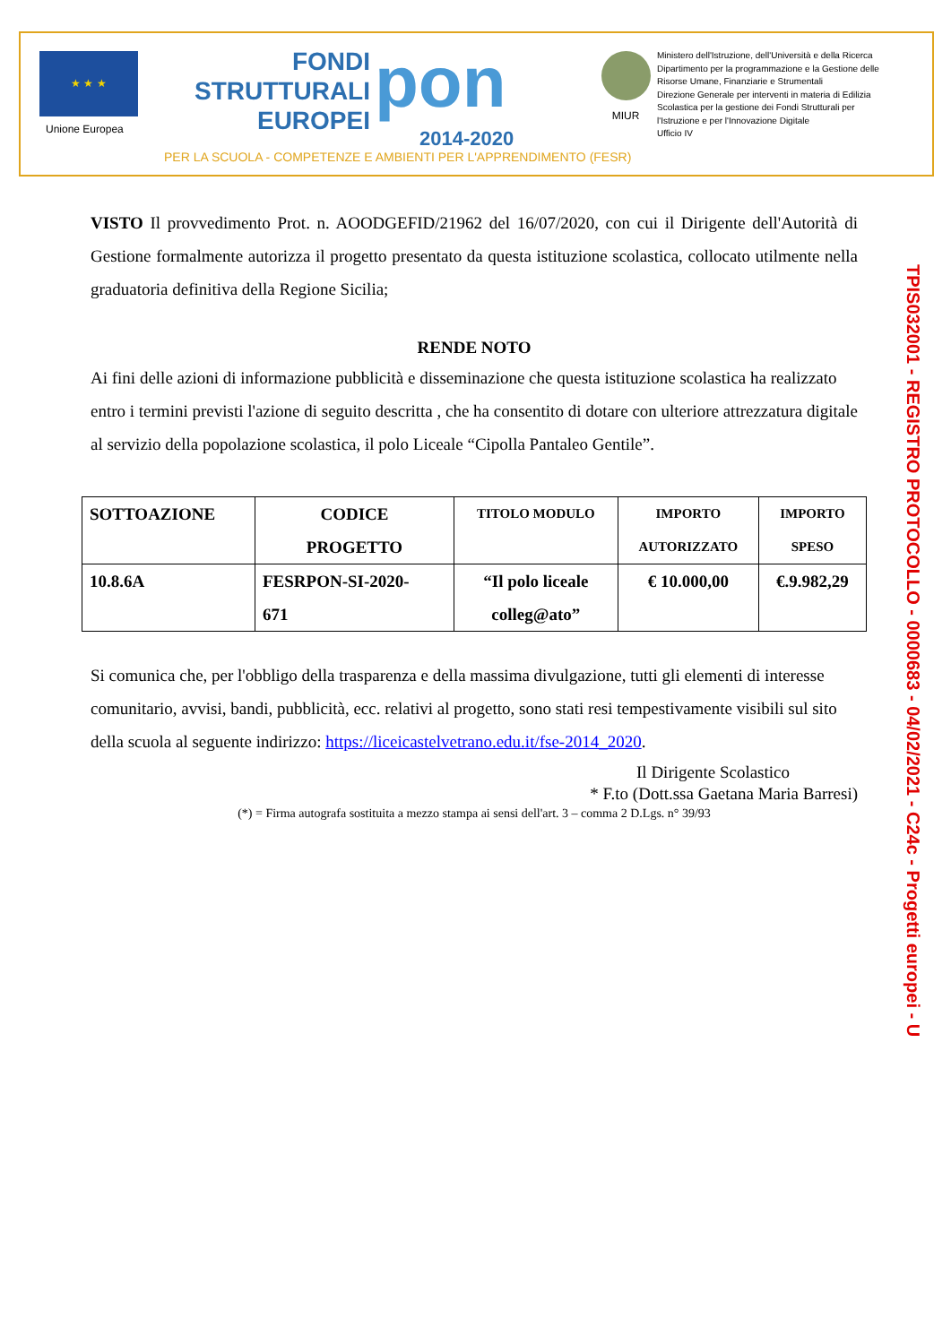★ ★ ★
Unione Europea
FONDI
STRUTTURALI
EUROPEI
pon
2014-2020
PER LA SCUOLA - COMPETENZE E AMBIENTI PER L'APPRENDIMENTO (FESR)
MIUR
Ministero dell'Istruzione, dell'Università e della Ricerca
Dipartimento per la programmazione e la Gestione delle
Risorse Umane, Finanziarie e Strumentali
Direzione Generale per interventi in materia di Edilizia
Scolastica per la gestione dei Fondi Strutturali per
l'Istruzione e per l'Innovazione Digitale
Ufficio IV
VISTO Il provvedimento Prot. n. AOODGEFID/21962 del 16/07/2020, con cui il Dirigente dell'Autorità di Gestione formalmente autorizza il progetto presentato da questa istituzione scolastica, collocato utilmente nella graduatoria definitiva della Regione Sicilia;
RENDE NOTO
Ai fini delle azioni di informazione pubblicità e disseminazione che questa istituzione scolastica ha realizzato entro i termini previsti l'azione di seguito descritta , che ha consentito di dotare con ulteriore attrezzatura digitale al servizio della popolazione scolastica, il polo Liceale “Cipolla Pantaleo Gentile”.
| SOTTOAZIONE | CODICE PROGETTO | TITOLO MODULO | IMPORTO AUTORIZZATO | IMPORTO SPESO |
| --- | --- | --- | --- | --- |
| 10.8.6A | FESRPON-SI-2020- 671 | “Il polo liceale colleg@ato” | € 10.000,00 | €.9.982,29 |
Si comunica che, per l'obbligo della trasparenza e della massima divulgazione, tutti gli elementi di interesse comunitario, avvisi, bandi, pubblicità, ecc. relativi al progetto, sono stati resi tempestivamente visibili sul sito della scuola al seguente indirizzo: https://liceicastelvetrano.edu.it/fse-2014_2020.
Il Dirigente Scolastico
* F.to (Dott.ssa Gaetana Maria Barresi)
(*) = Firma autografa sostituita a mezzo stampa ai sensi dell'art. 3 – comma 2 D.Lgs. n° 39/93
TPIS032001 - REGISTRO PROTOCOLLO - 0000683 - 04/02/2021 - C24c - Progetti europei - U